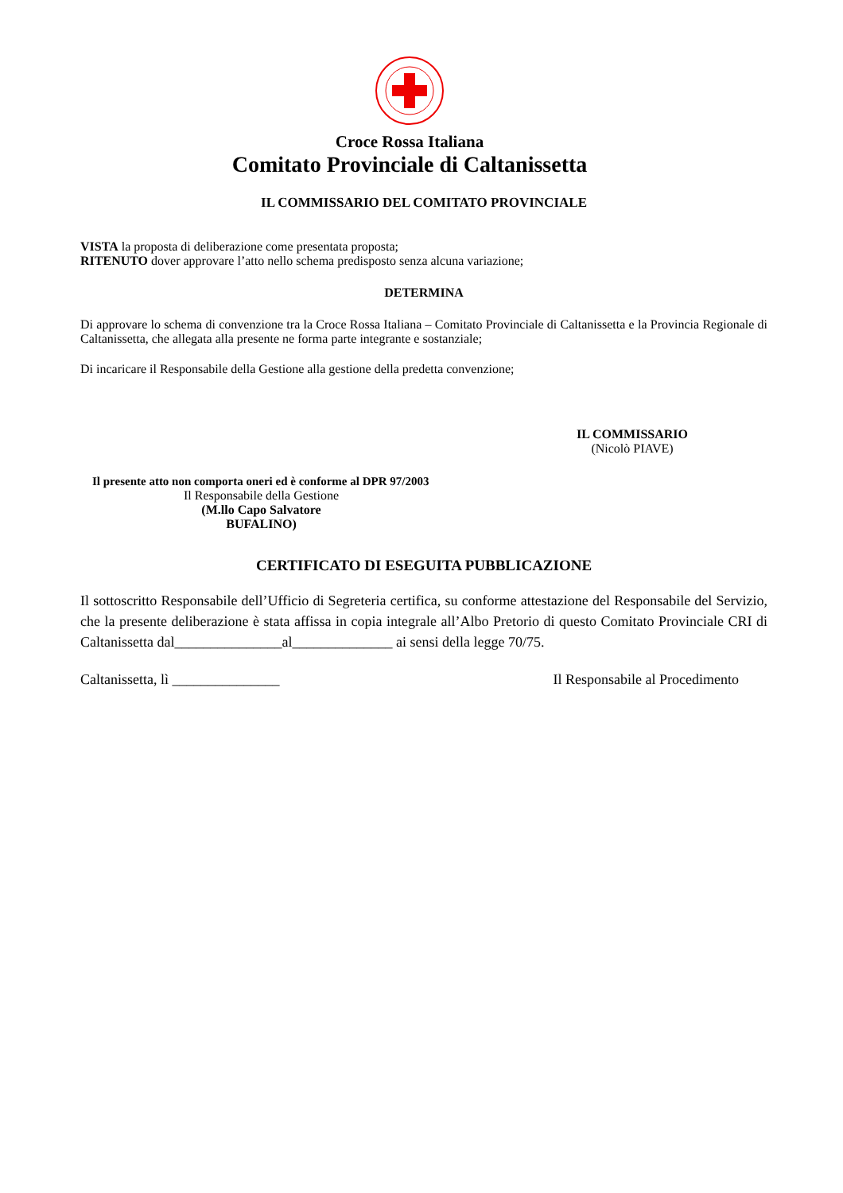Croce Rossa Italiana
Comitato Provinciale di Caltanissetta
IL COMMISSARIO DEL COMITATO PROVINCIALE
VISTA la proposta di deliberazione come presentata proposta;
RITENUTO dover approvare l’atto nello schema predisposto senza alcuna variazione;
DETERMINA
Di approvare lo schema di convenzione tra la Croce Rossa Italiana – Comitato Provinciale di Caltanissetta e la Provincia Regionale di Caltanissetta, che allegata alla presente ne forma parte integrante e sostanziale;
Di incaricare il Responsabile della Gestione alla gestione della predetta convenzione;
IL COMMISSARIO
(Nicolò PIAVE)
Il presente atto non comporta oneri ed è conforme al DPR 97/2003
Il Responsabile della Gestione
(M.llo Capo Salvatore BUFALINO)
CERTIFICATO DI ESEGUITA PUBBLICAZIONE
Il sottoscritto Responsabile dell’Ufficio di Segreteria certifica, su conforme attestazione del Responsabile del Servizio, che la presente deliberazione è stata affissa in copia integrale all’Albo Pretorio di questo Comitato Provinciale CRI di Caltanissetta dal_______________al______________ ai sensi della legge 70/75.
Caltanissetta, lì _______________ Il Responsabile al Procedimento